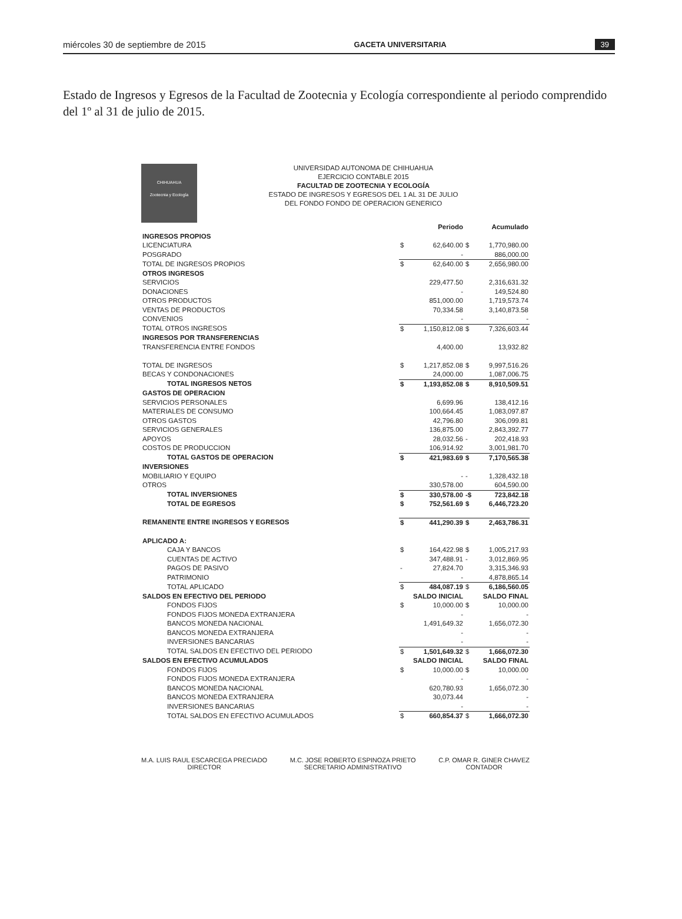miércoles 30 de septiembre de 2015 GACETA UNIVERSITARIA 39
Estado de Ingresos y Egresos de la Facultad de Zootecnia y Ecología correspondiente al periodo comprendido del 1º al 31 de julio de 2015.
CHIHUAHUA
Zootecnia y Ecología
UNIVERSIDAD AUTONOMA DE CHIHUAHUA
EJERCICIO CONTABLE 2015
FACULTAD DE ZOOTECNIA Y ECOLOGÍA
ESTADO DE INGRESOS Y EGRESOS DEL 1 AL 31 DE JULIO
DEL FONDO FONDO DE OPERACION GENERICO
| | | Periodo | | Acumulado |
| --- | --- | --- | --- | --- |
| INGRESOS PROPIOS | | | | |
| LICENCIATURA | $ | 62,640.00 | $ | 1,770,980.00 |
| POSGRADO | | - | | 886,000.00 |
| TOTAL DE INGRESOS PROPIOS | $ | 62,640.00 | $ | 2,656,980.00 |
| OTROS INGRESOS | | | | |
| SERVICIOS | | 229,477.50 | | 2,316,631.32 |
| DONACIONES | | - | | 149,524.80 |
| OTROS PRODUCTOS | | 851,000.00 | | 1,719,573.74 |
| VENTAS DE PRODUCTOS | | 70,334.58 | | 3,140,873.58 |
| CONVENIOS | | - | | - |
| TOTAL OTROS INGRESOS | $ | 1,150,812.08 | $ | 7,326,603.44 |
| INGRESOS POR TRANSFERENCIAS | | | | |
| TRANSFERENCIA ENTRE FONDOS | | 4,400.00 | | 13,932.82 |
| TOTAL DE INGRESOS | $ | 1,217,852.08 | $ | 9,997,516.26 |
| BECAS Y CONDONACIONES | | 24,000.00 | | 1,087,006.75 |
| TOTAL INGRESOS NETOS | $ | 1,193,852.08 | $ | 8,910,509.51 |
| GASTOS DE OPERACION | | | | |
| SERVICIOS PERSONALES | | 6,699.96 | | 138,412.16 |
| MATERIALES DE CONSUMO | | 100,664.45 | | 1,083,097.87 |
| OTROS GASTOS | | 42,796.80 | | 306,099.81 |
| SERVICIOS GENERALES | | 136,875.00 | | 2,843,392.77 |
| APOYOS | | 28,032.56 | - | 202,418.93 |
| COSTOS DE PRODUCCION | | 106,914.92 | | 3,001,981.70 |
| TOTAL GASTOS DE OPERACION | $ | 421,983.69 | $ | 7,170,565.38 |
| INVERSIONES | | | | |
| MOBILIARIO Y EQUIPO | | - | - | 1,328,432.18 |
| OTROS | | 330,578.00 | | 604,590.00 |
| TOTAL INVERSIONES | $ | 330,578.00 | -$ | 723,842.18 |
| TOTAL DE EGRESOS | $ | 752,561.69 | $ | 6,446,723.20 |
| REMANENTE ENTRE INGRESOS Y EGRESOS | $ | 441,290.39 | $ | 2,463,786.31 |
| APLICADO A: | | | | |
| CAJA Y BANCOS | $ | 164,422.98 | $ | 1,005,217.93 |
| CUENTAS DE ACTIVO | | 347,488.91 | - | 3,012,869.95 |
| PAGOS DE PASIVO | - | 27,824.70 | | 3,315,346.93 |
| PATRIMONIO | | - | | 4,878,865.14 |
| TOTAL APLICADO | $ | 484,087.19 | $ | 6,186,560.05 |
| SALDOS EN EFECTIVO DEL PERIODO | | SALDO INICIAL | | SALDO FINAL |
| FONDOS FIJOS | $ | 10,000.00 | $ | 10,000.00 |
| FONDOS FIJOS MONEDA EXTRANJERA | | - | | - |
| BANCOS MONEDA NACIONAL | | 1,491,649.32 | | 1,656,072.30 |
| BANCOS MONEDA EXTRANJERA | | - | | - |
| INVERSIONES BANCARIAS | | - | | - |
| TOTAL SALDOS EN EFECTIVO DEL PERIODO | $ | 1,501,649.32 | $ | 1,666,072.30 |
| SALDOS EN EFECTIVO ACUMULADOS | | SALDO INICIAL | | SALDO FINAL |
| FONDOS FIJOS | $ | 10,000.00 | $ | 10,000.00 |
| FONDOS FIJOS MONEDA EXTRANJERA | | - | | - |
| BANCOS MONEDA NACIONAL | | 620,780.93 | | 1,656,072.30 |
| BANCOS MONEDA EXTRANJERA | | 30,073.44 | | - |
| INVERSIONES BANCARIAS | | - | | - |
| TOTAL SALDOS EN EFECTIVO ACUMULADOS | $ | 660,854.37 | $ | 1,666,072.30 |
M.A. LUIS RAUL ESCARCEGA PRECIADO
DIRECTOR
M.C. JOSE ROBERTO ESPINOZA PRIETO
SECRETARIO ADMINISTRATIVO
C.P. OMAR R. GINER CHAVEZ
CONTADOR